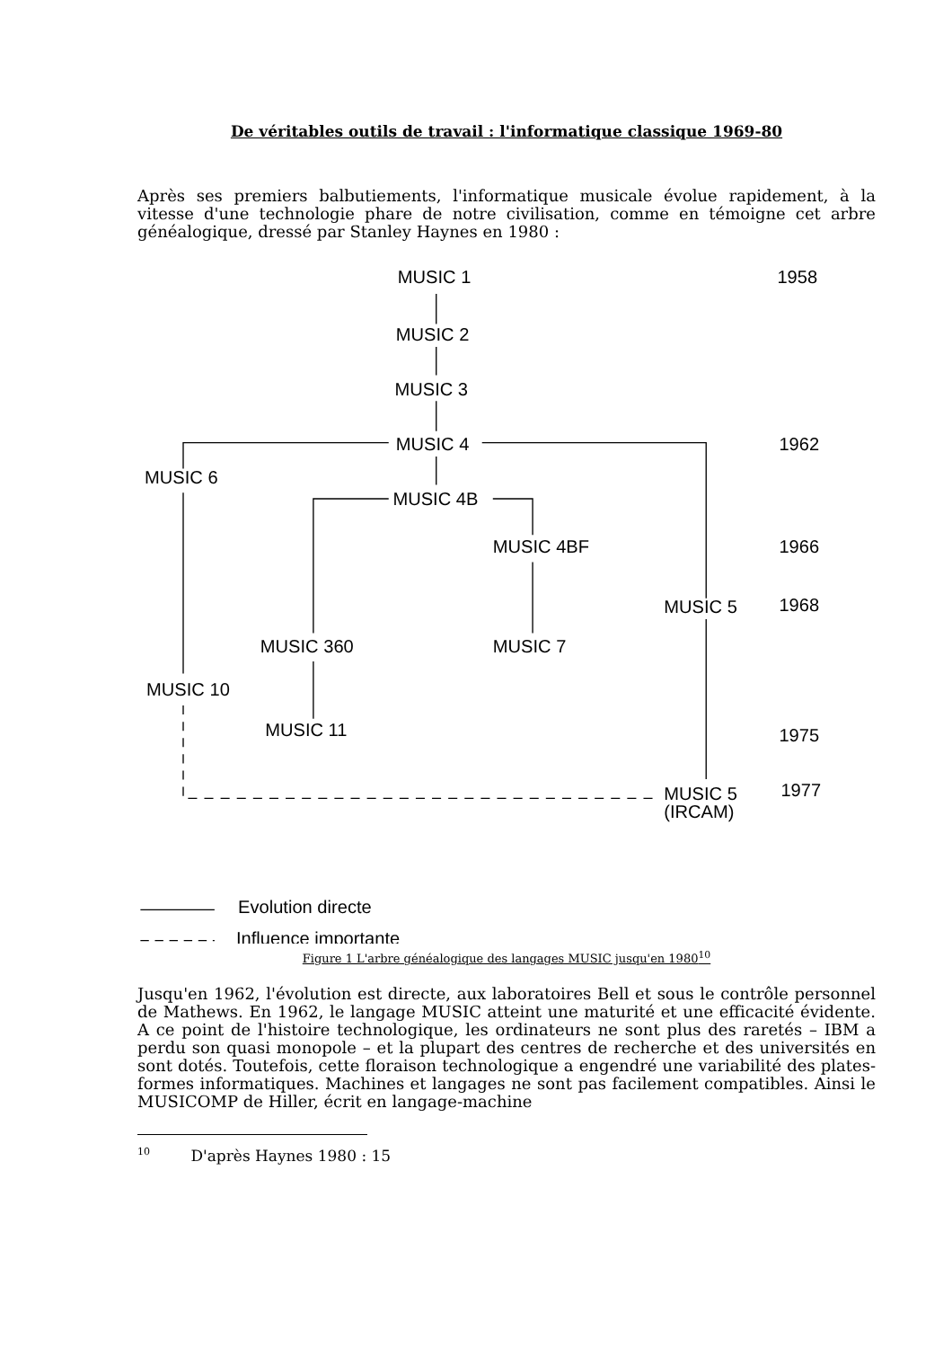De véritables outils de travail : l'informatique classique 1969-80
Après ses premiers balbutiements, l'informatique musicale évolue rapidement, à la vitesse d'une technologie phare de notre civilisation, comme en témoigne cet arbre généalogique, dressé par Stanley Haynes en 1980 :
MUSIC 1
1958
MUSIC 2
MUSIC 3
MUSIC 4
1962
MUSIC 6
MUSIC 4B
MUSIC 4BF
1966
MUSIC 5
1968
MUSIC 360
MUSIC 7
MUSIC 10
MUSIC 11
1975
MUSIC 5
1977
(IRCAM)
Evolution directe
Influence importante
Figure 1 L'arbre généalogique des langages MUSIC jusqu'en 1980<sup>10</sup>
Jusqu'en 1962, l'évolution est directe, aux laboratoires Bell et sous le contrôle personnel de Mathews. En 1962, le langage MUSIC atteint une maturité et une efficacité évidente. A ce point de l'histoire technologique, les ordinateurs ne sont plus des raretés – IBM a perdu son quasi monopole – et la plupart des centres de recherche et des universités en sont dotés. Toutefois, cette floraison technologique a engendré une variabilité des plates-formes informatiques. Machines et langages ne sont pas facilement compatibles. Ainsi le MUSICOMP de Hiller, écrit en langage-machine
<sup>10</sup> D'après Haynes 1980 : 15